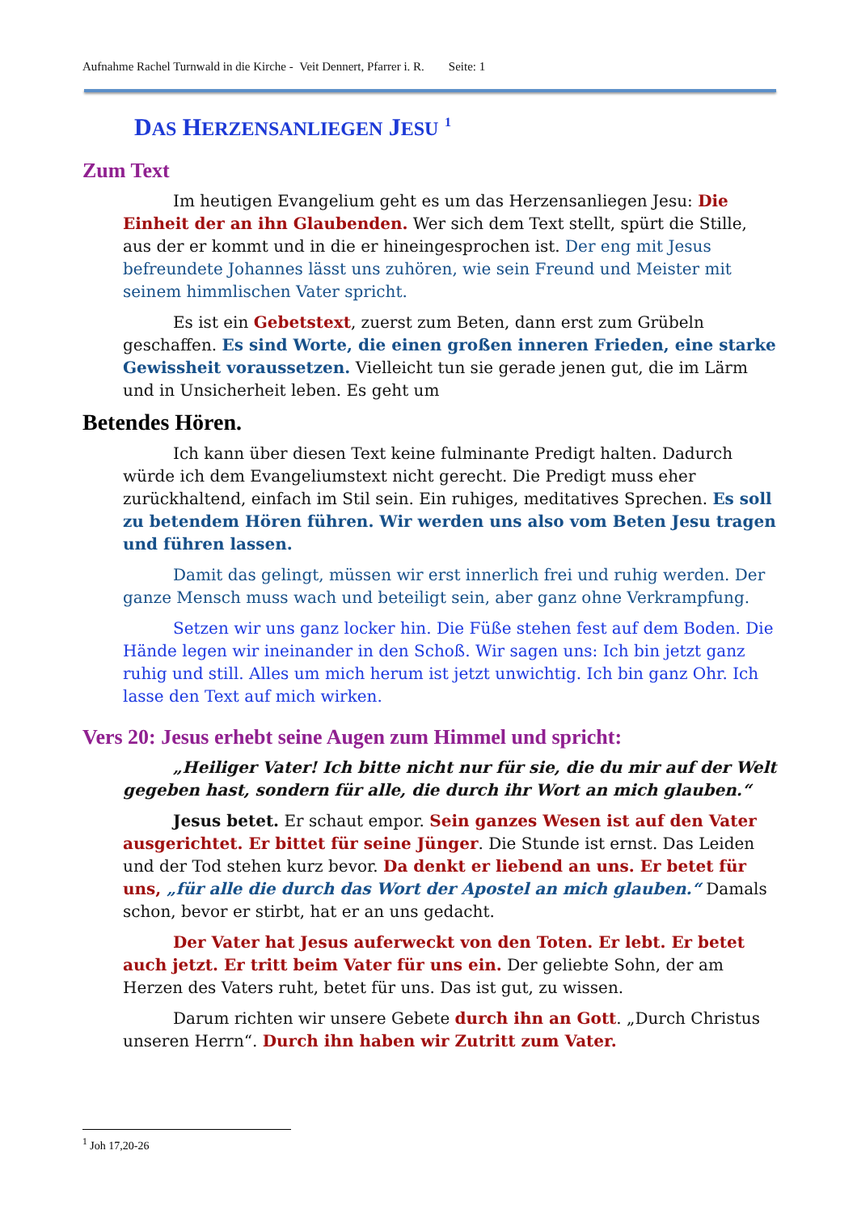Aufnahme Rachel Turnwald in die Kirche - Veit Dennert, Pfarrer i. R. Seite: 1
DAS HERZENSANLIEGEN JESU <sup>1</sup>
Zum Text
Im heutigen Evangelium geht es um das Herzensanliegen Jesu: Die Einheit der an ihn Glaubenden. Wer sich dem Text stellt, spürt die Stille, aus der er kommt und in die er hineingesprochen ist. Der eng mit Jesus befreundete Johannes lässt uns zuhören, wie sein Freund und Meister mit seinem himmlischen Vater spricht.
Es ist ein Gebetstext, zuerst zum Beten, dann erst zum Grübeln geschaffen. Es sind Worte, die einen großen inneren Frieden, eine starke Gewissheit voraussetzen. Vielleicht tun sie gerade jenen gut, die im Lärm und in Unsicherheit leben. Es geht um
Betendes Hören.
Ich kann über diesen Text keine fulminante Predigt halten. Dadurch würde ich dem Evangeliumstext nicht gerecht. Die Predigt muss eher zurückhaltend, einfach im Stil sein. Ein ruhiges, meditatives Sprechen. Es soll zu betendem Hören führen. Wir werden uns also vom Beten Jesu tragen und führen lassen.
Damit das gelingt, müssen wir erst innerlich frei und ruhig werden. Der ganze Mensch muss wach und beteiligt sein, aber ganz ohne Verkrampfung.
Setzen wir uns ganz locker hin. Die Füße stehen fest auf dem Boden. Die Hände legen wir ineinander in den Schoß. Wir sagen uns: Ich bin jetzt ganz ruhig und still. Alles um mich herum ist jetzt unwichtig. Ich bin ganz Ohr. Ich lasse den Text auf mich wirken.
Vers 20: Jesus erhebt seine Augen zum Himmel und spricht:
„Heiliger Vater! Ich bitte nicht nur für sie, die du mir auf der Welt gegeben hast, sondern für alle, die durch ihr Wort an mich glauben.“
Jesus betet. Er schaut empor. Sein ganzes Wesen ist auf den Vater ausgerichtet. Er bittet für seine Jünger. Die Stunde ist ernst. Das Leiden und der Tod stehen kurz bevor. Da denkt er liebend an uns. Er betet für uns, „für alle die durch das Wort der Apostel an mich glauben.“ Damals schon, bevor er stirbt, hat er an uns gedacht.
Der Vater hat Jesus auferweckt von den Toten. Er lebt. Er betet auch jetzt. Er tritt beim Vater für uns ein. Der geliebte Sohn, der am Herzen des Vaters ruht, betet für uns. Das ist gut, zu wissen.
Darum richten wir unsere Gebete durch ihn an Gott. „Durch Christus unseren Herrn“. Durch ihn haben wir Zutritt zum Vater.
<sup>1</sup> Joh 17,20-26